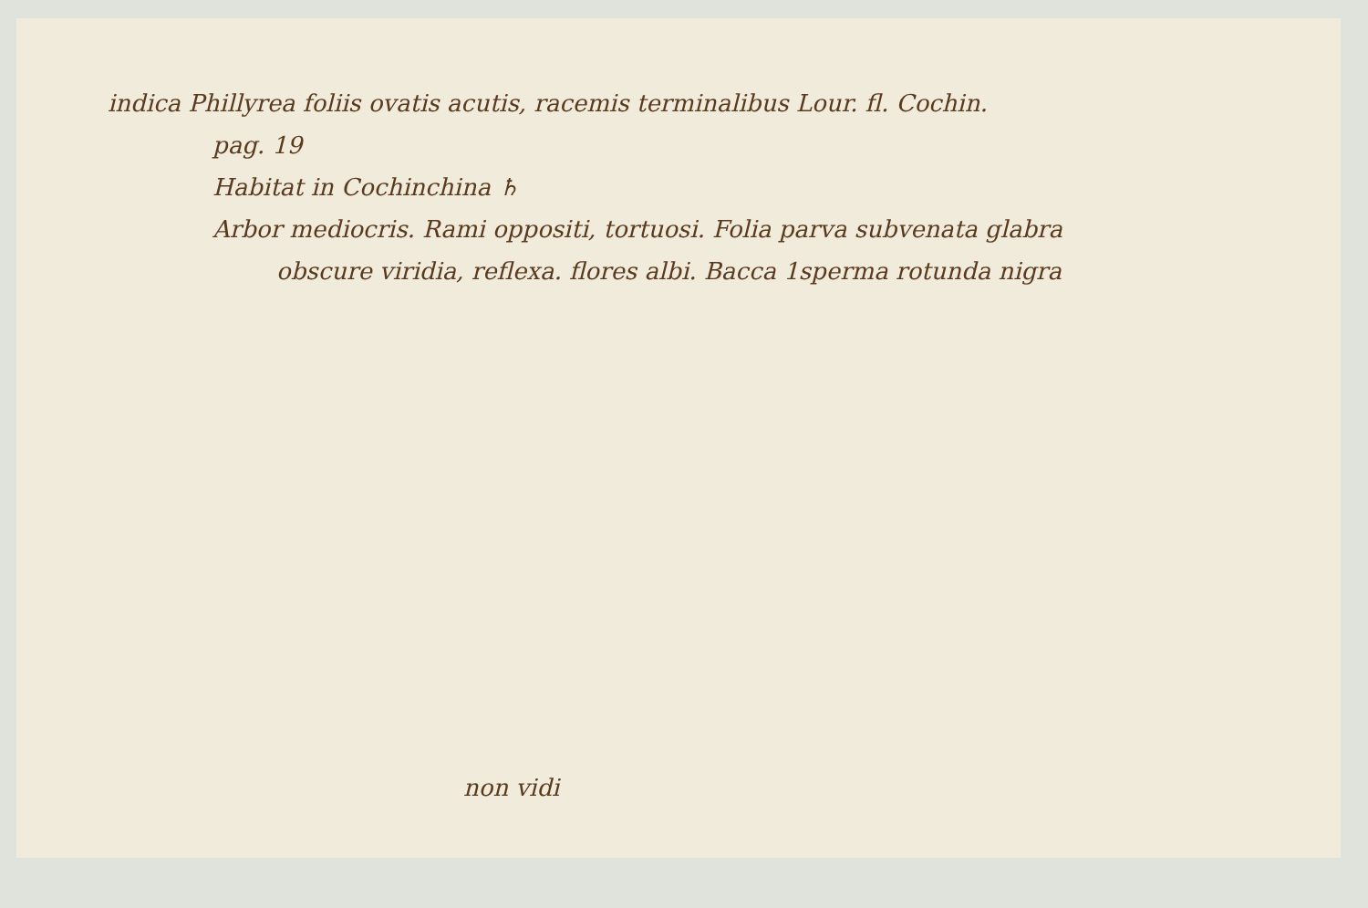indica Phillyrea foliis ovatis acutis, racemis terminalibus Lour. fl. Cochin.
pag. 19
Habitat in Cochinchina ♄
Arbor mediocris. Rami oppositi, tortuosi. Folia parva subvenata glabra
obscure viridia, reflexa. flores albi. Bacca 1sperma rotunda nigra
non vidi